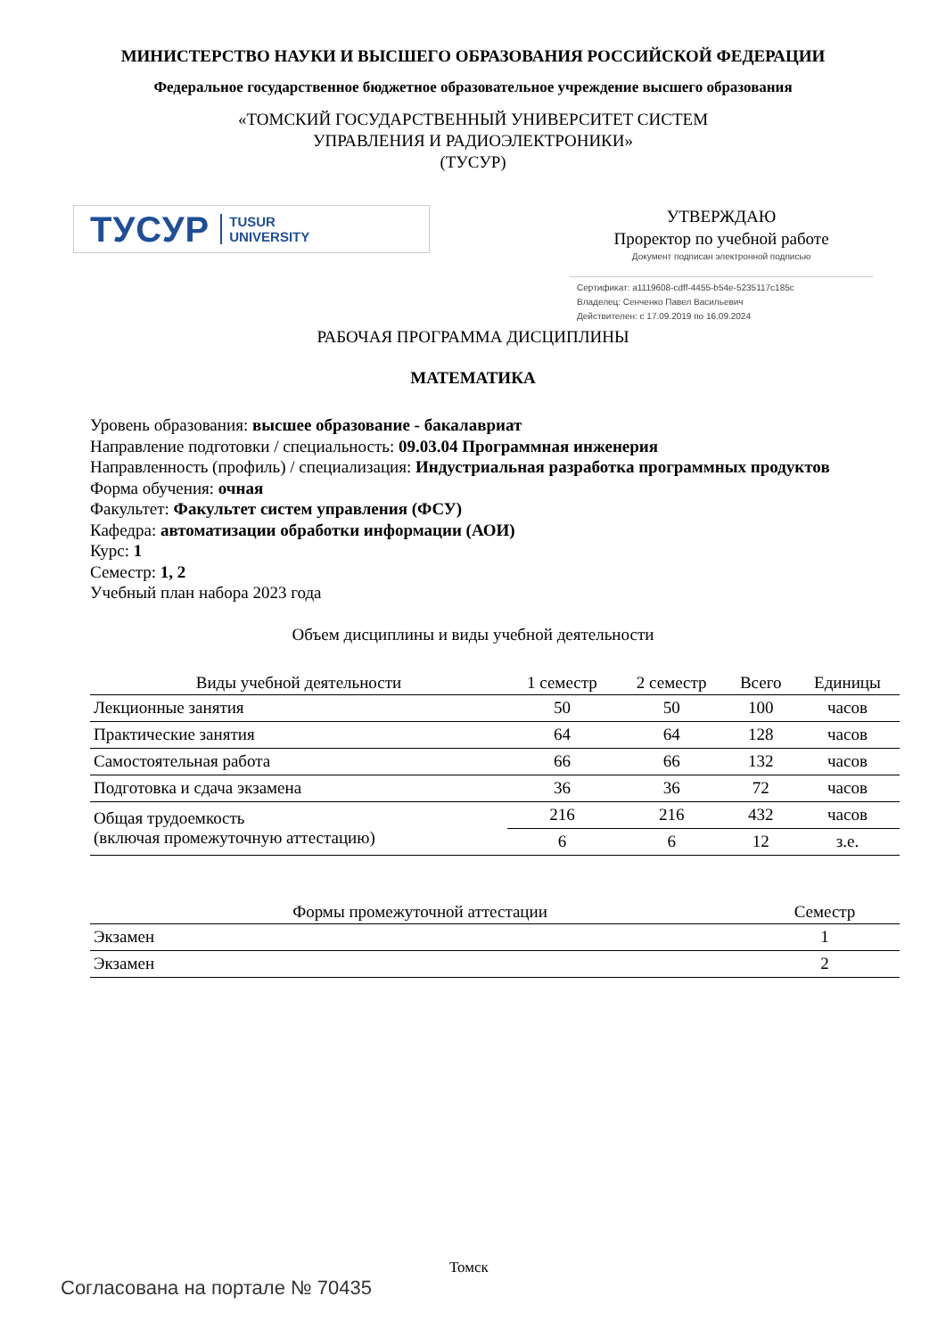МИНИСТЕРСТВО НАУКИ И ВЫСШЕГО ОБРАЗОВАНИЯ РОССИЙСКОЙ ФЕДЕРАЦИИ
Федеральное государственное бюджетное образовательное учреждение высшего образования
«ТОМСКИЙ ГОСУДАРСТВЕННЫЙ УНИВЕРСИТЕТ СИСТЕМ
УПРАВЛЕНИЯ И РАДИОЭЛЕКТРОНИКИ»
(ТУСУР)
ТУСУР TUSUR
UNIVERSITY
УТВЕРЖДАЮ
Проректор по учебной работе
Документ подписан электронной подписью
Сертификат: a1119608-cdff-4455-b54e-5235117c185c
Владелец: Сенченко Павел Васильевич
Действителен: с 17.09.2019 по 16.09.2024
РАБОЧАЯ ПРОГРАММА ДИСЦИПЛИНЫ
МАТЕМАТИКА
Уровень образования: высшее образование - бакалавриат
Направление подготовки / специальность: 09.03.04 Программная инженерия
Направленность (профиль) / специализация: Индустриальная разработка программных продуктов
Форма обучения: очная
Факультет: Факультет систем управления (ФСУ)
Кафедра: автоматизации обработки информации (АОИ)
Курс: 1
Семестр: 1, 2
Учебный план набора 2023 года
Объем дисциплины и виды учебной деятельности
| Виды учебной деятельности | 1 семестр | 2 семестр | Всего | Единицы |
| --- | --- | --- | --- | --- |
| Лекционные занятия | 50 | 50 | 100 | часов |
| Практические занятия | 64 | 64 | 128 | часов |
| Самостоятельная работа | 66 | 66 | 132 | часов |
| Подготовка и сдача экзамена | 36 | 36 | 72 | часов |
| Общая трудоемкость (включая промежуточную аттестацию) | 216 | 216 | 432 | часов |
| | 6 | 6 | 12 | з.е. |
| Формы промежуточной аттестации | Семестр |
| --- | --- |
| Экзамен | 1 |
| Экзамен | 2 |
Томск
Согласована на портале № 70435